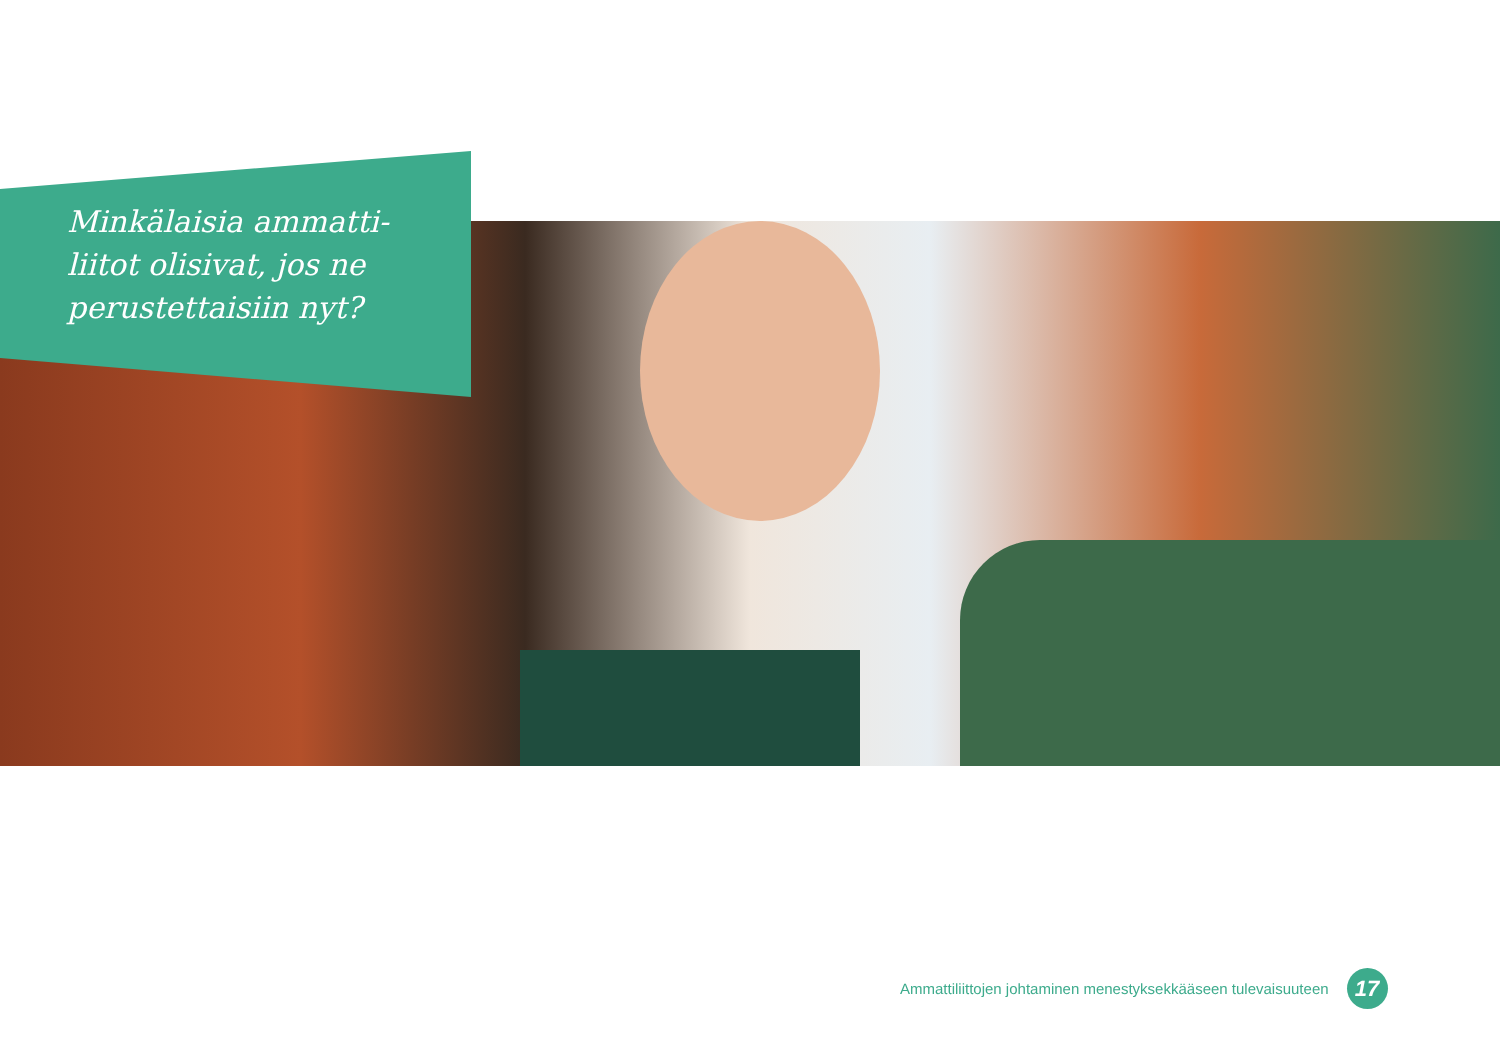Minkälaisia ammatti-liitot olisivat, jos ne perustettaisiin nyt?
Ammattiliittojen johtaminen menestyksekkääseen tulevaisuuteen
17